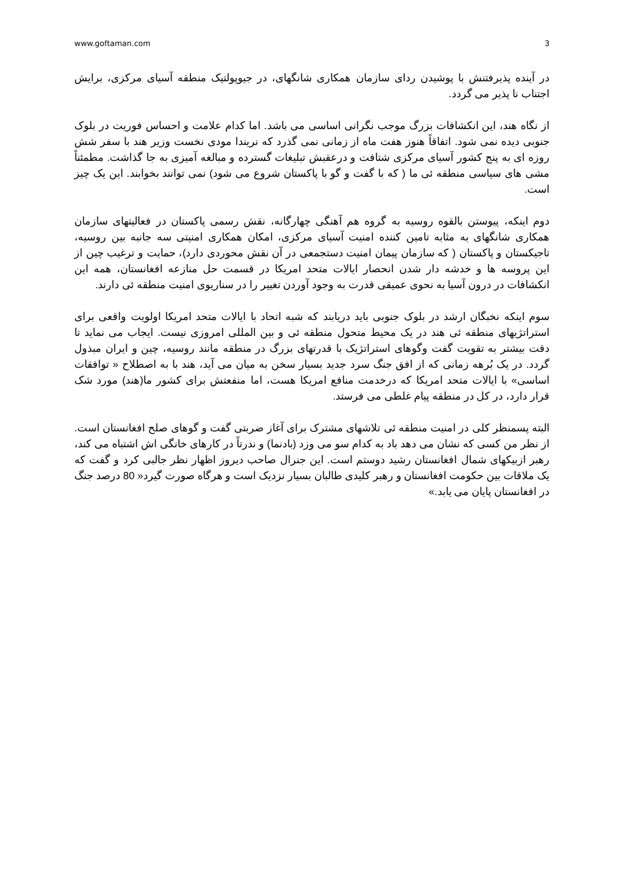www.goftaman.com 3
در آینده پذیرفتنش با پوشیدن ردای سازمان همکاری شانگهای، در جیوپولتیک منطقه آسیای مرکزی، برایش اجتناب نا پذیر می گردد.
از نگاه هند، این انکشافات بزرگ موجب نگرانی اساسی می باشد. اما کدام علامت و احساس فوریت در بلوک جنوبی دیده نمی شود. اتفاقاً هنوز هفت ماه از زمانی نمی گذرد که نریندا مودی نخست وزیر هند با سفر شش روزه ای به پنج کشور آسیای مرکزی شتافت و درعقبش تبلیغات گسترده و مبالغه آمیزی به جا گذاشت. مطمئناً مشی های سیاسی منطقه ئی ما ( که با گفت و گو با پاکستان شروع می شود) نمی توانند بخوابند. این یک چیز است.
دوم اینکه، پیوستن بالقوه روسیه به گروه هم آهنگی چهارگانه، نقش رسمی پاکستان در فعالیتهای سازمان همکاری شانگهای به مثابه تامین کننده امنیت آسیای مرکزی، امکان همکاری امنیتی سه جانبه بین روسیه، تاجیکستان و پاکستان ( که سازمان پیمان امنیت دستجمعی در آن نقش محوردی دارد)، حمایت و ترغیب چین از این پروسه ها و خدشه دار شدن انحصار ایالات متحد امریکا در قسمت حل منازعه افغانستان، همه این انکشافات در درون آسیا به نحوی عمیقی قدرت به وجود آوردن تغییر را در سناریوی امنیت منطقه ئی دارند.
سوم اینکه نخبگان ارشد در بلوک جنوبی باید دریابند که شبه اتحاد با ایالات متحد امریکا اولویت واقعی برای استراتژیهای منطقه ئی هند در یک محیط متحول منطقه ئی و بین المللی امروزی نیست. ایجاب می نماید تا دقت بیشتر به تقویت گفت وگوهای استراتژیک با قدرتهای بزرگ در منطقه مانند روسیه، چین و ایران مبذول گردد. در یک بُرهه زمانی که از افق جنگ سرد جدید بسیار سخن به میان می آید، هند با به اصطلاح « توافقات اساسی» با ایالات متحد امریکا که درخدمت منافع امریکا هست، اما منفعتش برای کشور ما(هند) مورد شک قرار دارد، در کل در منطقه پیام غلطی می فرستد.
البته پسمنظر کلی در امنیت منطقه ئی تلاشهای مشترک برای آغاز ضربتی گفت و گوهای صلح افغانستان است. از نظر من کسی که نشان می دهد باد به کدام سو می وزد (بادنما) و ندرتاً در کارهای خانگی اش اشتباه می کند، رهبر ازبیکهای شمال افغانستان رشید دوستم است. این جنرال صاحب دیروز اظهار نظر جالبی کرد و گفت که یک ملاقات بین حکومت افغانستان و رهبر کلیدی طالبان بسیار نزدیک است و هرگاه صورت گیرد« 80 درصد جنگ در افغانستان پایان می یابد.»